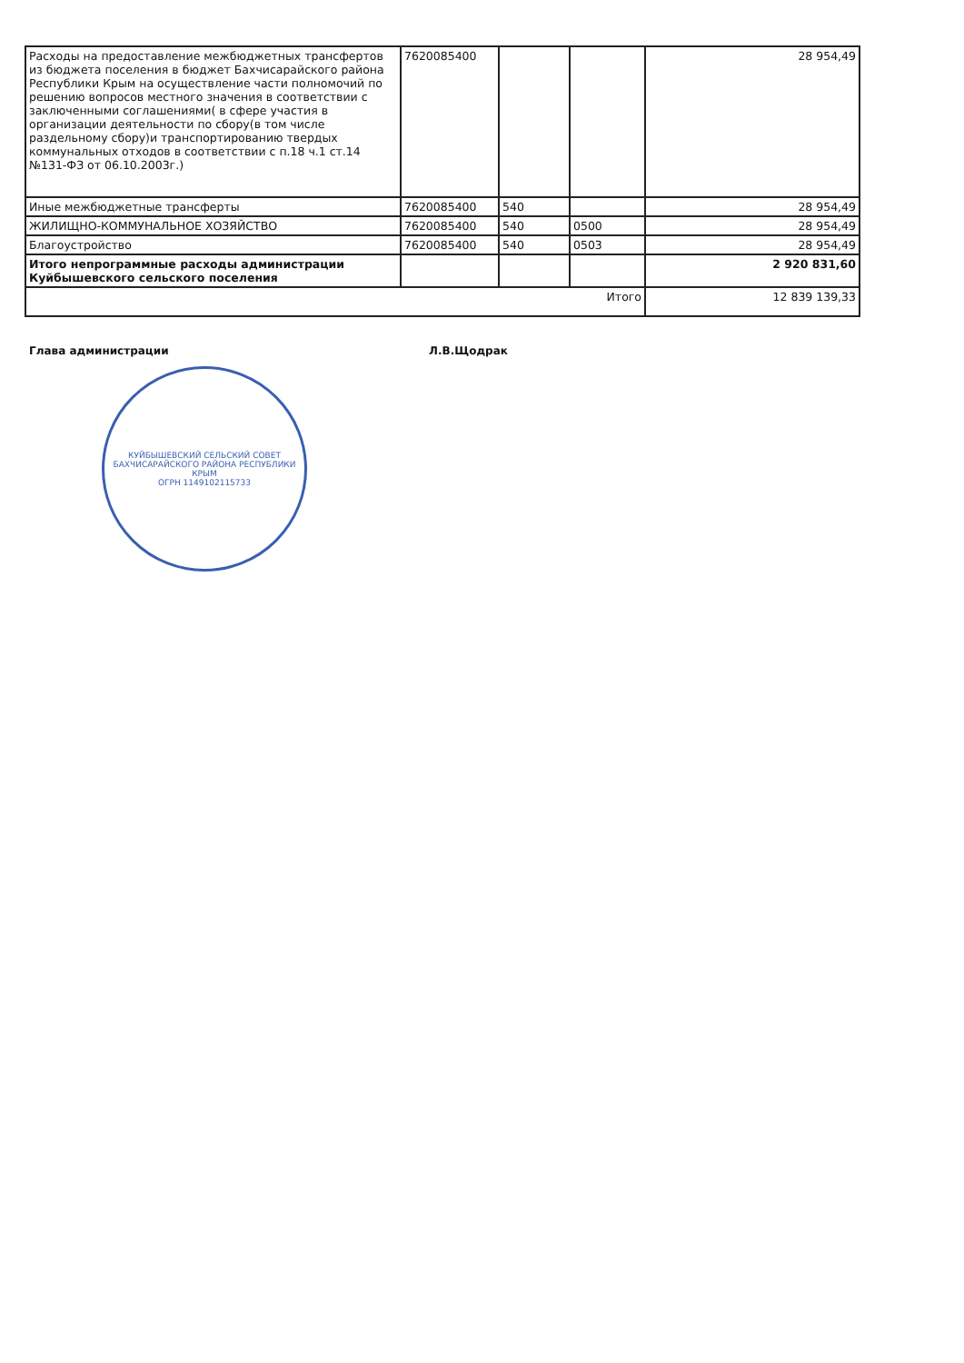| Расходы на предоставление межбюджетных трансфертов из бюджета поселения в бюджет Бахчисарайского района Республики Крым на осуществление части полномочий по решению вопросов местного значения в соответствии с заключенными соглашениями( в сфере участия в организации деятельности по сбору(в том числе раздельному сбору)и транспортированию твердых коммунальных отходов в соответствии с п.18 ч.1 ст.14 №131-ФЗ от 06.10.2003г.) | 7620085400 | | | 28 954,49 |
| Иные межбюджетные трансферты | 7620085400 | 540 | | 28 954,49 |
| ЖИЛИЩНО-КОММУНАЛЬНОЕ ХОЗЯЙСТВО | 7620085400 | 540 | 0500 | 28 954,49 |
| Благоустройство | 7620085400 | 540 | 0503 | 28 954,49 |
| Итого непрограммные расходы администрации Куйбышевского сельского поселения | | | | 2 920 831,60 |
| Итого | | | | 12 839 139,33 |
Глава администрации Л.В.Щодрак
КУЙБЫШЕВСКИЙ СЕЛЬСКИЙ СОВЕТ БАХЧИСАРАЙСКОГО РАЙОНА РЕСПУБЛИКИ КРЫМ
ОГРН 1149102115733